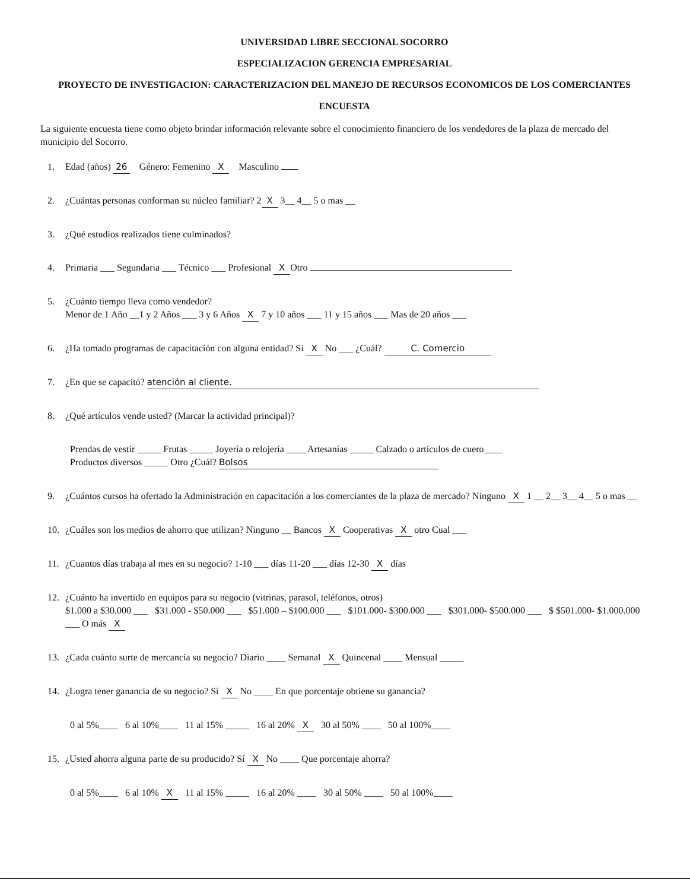UNIVERSIDAD LIBRE SECCIONAL SOCORRO
ESPECIALIZACION GERENCIA EMPRESARIAL
PROYECTO DE INVESTIGACION: CARACTERIZACION DEL MANEJO DE RECURSOS ECONOMICOS DE LOS COMERCIANTES
ENCUESTA
La siguiente encuesta tiene como objeto brindar información relevante sobre el conocimiento financiero de los vendedores de la plaza de mercado del municipio del Socorro.
1. Edad (años) 26 Género: Femenino X Masculino
2. ¿Cuántas personas conforman su núcleo familiar? 2 X 3__ 4__ 5 o mas __
3. ¿Qué estudios realizados tiene culminados?
4. Primaria ___ Segundaria ___ Técnico ___ Profesional X Otro
5. ¿Cuánto tiempo lleva como vendedor?
Menor de 1 Año __1 y 2 Años ___ 3 y 6 Años X 7 y 10 años ___ 11 y 15 años ___ Mas de 20 años ___
6. ¿Ha tomado programas de capacitación con alguna entidad? Sí X No ___ ¿Cuál? C. Comercio
7. ¿En que se capacitó? atención al cliente.
8. ¿Qué artículos vende usted? (Marcar la actividad principal)?
Prendas de vestir _____ Frutas _____ Joyería o relojería ____ Artesanías _____ Calzado o artículos de cuero____
Productos diversos _____ Otro ¿Cuál? Bolsos
9. ¿Cuántos cursos ha ofertado la Administración en capacitación a los comerciantes de la plaza de mercado? Ninguno X 1 __ 2__ 3__ 4__ 5 o mas __
10. ¿Cuáles son los medios de ahorro que utilizan? Ninguno __ Bancos X Cooperativas X otro Cual ___
11. ¿Cuantos días trabaja al mes en su negocio? 1-10 ___ días 11-20 ___ días 12-30 X días
12. ¿Cuánto ha invertido en equipos para su negocio (vitrinas, parasol, teléfonos, otros)
$1.000 a $30.000 ___ $31.000 - $50.000 ___ $51.000 – $100.000 ___ $101.000- $300.000 ___ $301.000- $500.000 ___ $ $501.000- $1.000.000 ___ O más X
13. ¿Cada cuánto surte de mercancía su negocio? Diario ____ Semanal X Quincenal ____ Mensual _____
14. ¿Logra tener ganancia de su negocio? Sí X No ____ En que porcentaje obtiene su ganancia?
0 al 5%____ 6 al 10%____ 11 al 15% _____ 16 al 20% X 30 al 50% ____ 50 al 100%____
15. ¿Usted ahorra alguna parte de su producido? Sí X No ____ Que porcentaje ahorra?
0 al 5%____ 6 al 10% X 11 al 15% _____ 16 al 20% ____ 30 al 50% ____ 50 al 100%____